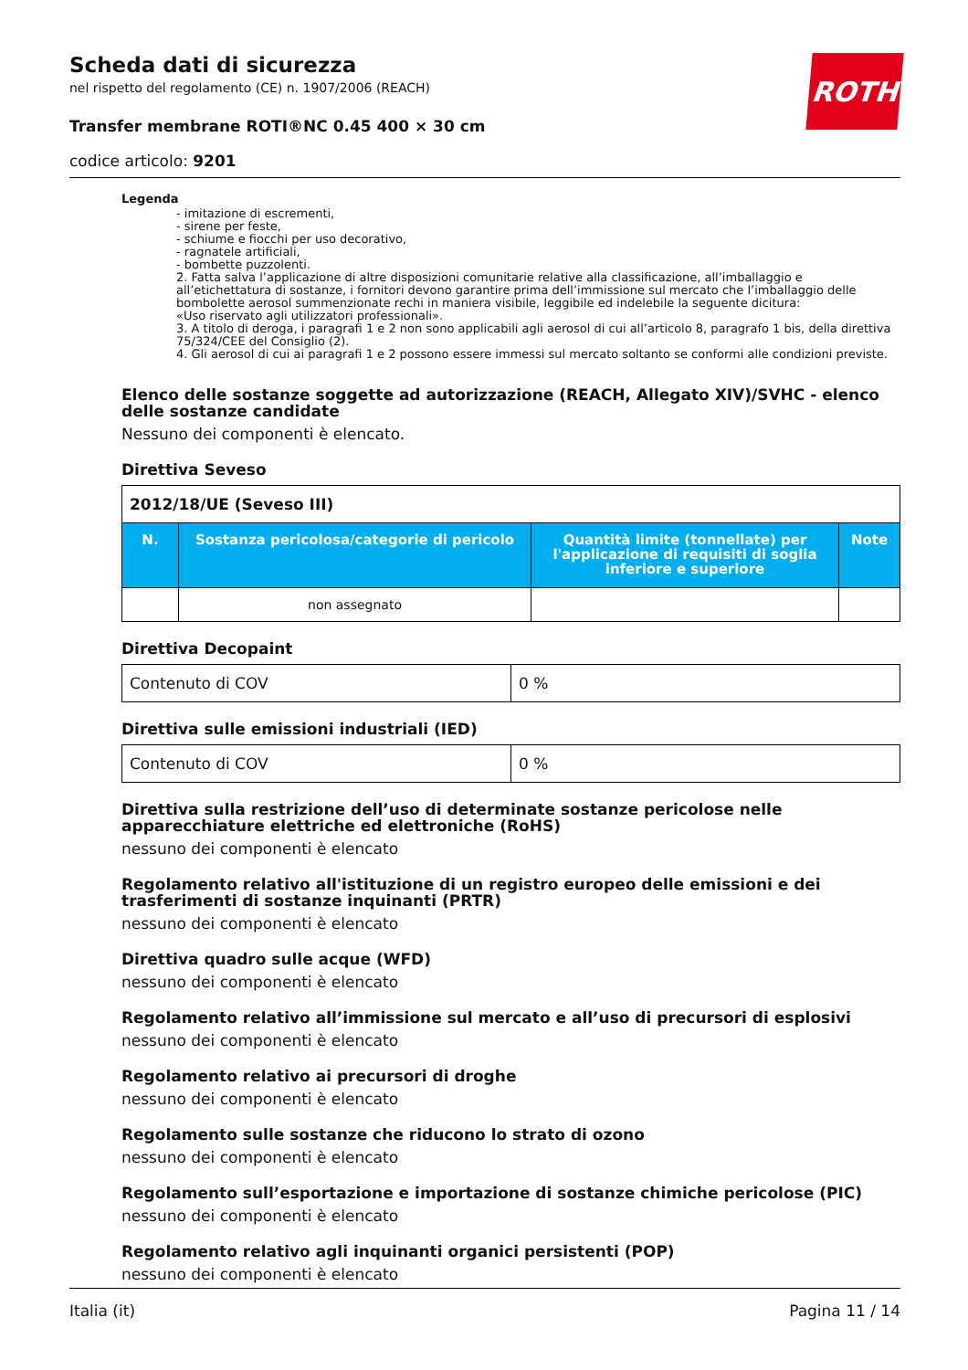Scheda dati di sicurezza
nel rispetto del regolamento (CE) n. 1907/2006 (REACH)
Transfer membrane ROTI®NC 0.45 400 × 30 cm
codice articolo: 9201
ROTH
Legenda
- imitazione di escrementi,
- sirene per feste,
- schiume e fiocchi per uso decorativo,
- ragnatele artificiali,
- bombette puzzolenti.
2. Fatta salva l’applicazione di altre disposizioni comunitarie relative alla classificazione, all’imballaggio e all’etichettatura di sostanze, i fornitori devono garantire prima dell’immissione sul mercato che l’imballaggio delle bombolette aerosol summenzionate rechi in maniera visibile, leggibile ed indelebile la seguente dicitura:
«Uso riservato agli utilizzatori professionali».
3. A titolo di deroga, i paragrafi 1 e 2 non sono applicabili agli aerosol di cui all’articolo 8, paragrafo 1 bis, della direttiva 75/324/CEE del Consiglio (2).
4. Gli aerosol di cui ai paragrafi 1 e 2 possono essere immessi sul mercato soltanto se conformi alle condizioni previste.
Elenco delle sostanze soggette ad autorizzazione (REACH, Allegato XIV)/SVHC - elenco delle sostanze candidate
Nessuno dei componenti è elencato.
Direttiva Seveso
| 2012/18/UE (Seveso III) | | | |
| --- | --- | --- | --- |
| N. | Sostanza pericolosa/categorie di pericolo | Quantità limite (tonnellate) per l'applicazione di requisiti di soglia inferiore e superiore | Note |
| | non assegnato | | |
Direttiva Decopaint
| Contenuto di COV | 0 % |
Direttiva sulle emissioni industriali (IED)
| Contenuto di COV | 0 % |
Direttiva sulla restrizione dell’uso di determinate sostanze pericolose nelle apparecchiature elettriche ed elettroniche (RoHS)
nessuno dei componenti è elencato
Regolamento relativo all'istituzione di un registro europeo delle emissioni e dei trasferimenti di sostanze inquinanti (PRTR)
nessuno dei componenti è elencato
Direttiva quadro sulle acque (WFD)
nessuno dei componenti è elencato
Regolamento relativo all’immissione sul mercato e all’uso di precursori di esplosivi
nessuno dei componenti è elencato
Regolamento relativo ai precursori di droghe
nessuno dei componenti è elencato
Regolamento sulle sostanze che riducono lo strato di ozono
nessuno dei componenti è elencato
Regolamento sull’esportazione e importazione di sostanze chimiche pericolose (PIC)
nessuno dei componenti è elencato
Regolamento relativo agli inquinanti organici persistenti (POP)
nessuno dei componenti è elencato
Italia (it) Pagina 11 / 14